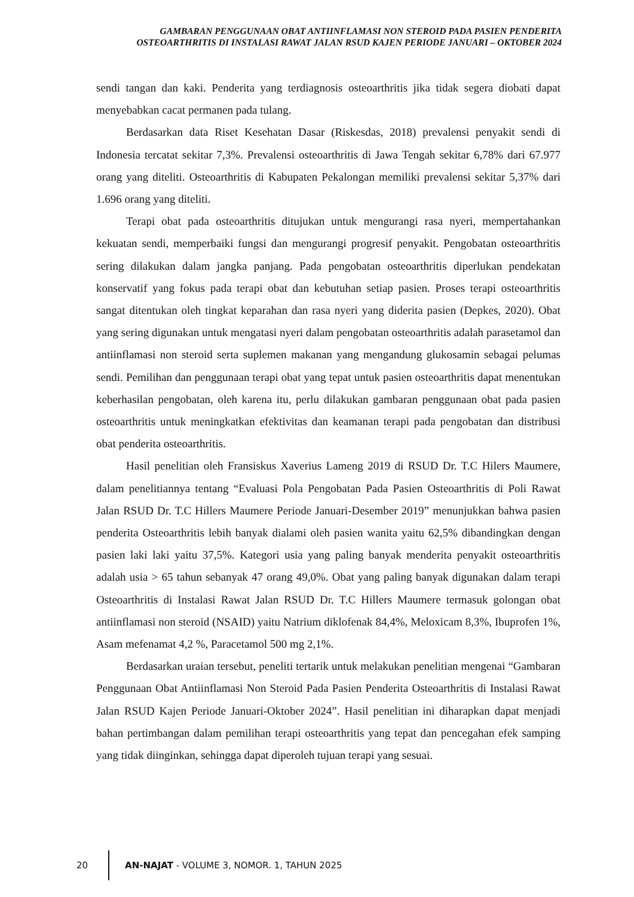GAMBARAN PENGGUNAAN OBAT ANTIINFLAMASI NON STEROID PADA PASIEN PENDERITA OSTEOARTHRITIS DI INSTALASI RAWAT JALAN RSUD KAJEN PERIODE JANUARI – OKTOBER 2024
sendi tangan dan kaki. Penderita yang terdiagnosis osteoarthritis jika tidak segera diobati dapat menyebabkan cacat permanen pada tulang.
Berdasarkan data Riset Kesehatan Dasar (Riskesdas, 2018) prevalensi penyakit sendi di Indonesia tercatat sekitar 7,3%. Prevalensi osteoarthritis di Jawa Tengah sekitar 6,78% dari 67.977 orang yang diteliti. Osteoarthritis di Kabupaten Pekalongan memiliki prevalensi sekitar 5,37% dari 1.696 orang yang diteliti.
Terapi obat pada osteoarthritis ditujukan untuk mengurangi rasa nyeri, mempertahankan kekuatan sendi, memperbaiki fungsi dan mengurangi progresif penyakit. Pengobatan osteoarthritis sering dilakukan dalam jangka panjang. Pada pengobatan osteoarthritis diperlukan pendekatan konservatif yang fokus pada terapi obat dan kebutuhan setiap pasien. Proses terapi osteoarthritis sangat ditentukan oleh tingkat keparahan dan rasa nyeri yang diderita pasien (Depkes, 2020). Obat yang sering digunakan untuk mengatasi nyeri dalam pengobatan osteoarthritis adalah parasetamol dan antiinflamasi non steroid serta suplemen makanan yang mengandung glukosamin sebagai pelumas sendi. Pemilihan dan penggunaan terapi obat yang tepat untuk pasien osteoarthritis dapat menentukan keberhasilan pengobatan, oleh karena itu, perlu dilakukan gambaran penggunaan obat pada pasien osteoarthritis untuk meningkatkan efektivitas dan keamanan terapi pada pengobatan dan distribusi obat penderita osteoarthritis.
Hasil penelitian oleh Fransiskus Xaverius Lameng 2019 di RSUD Dr. T.C Hilers Maumere, dalam penelitiannya tentang “Evaluasi Pola Pengobatan Pada Pasien Osteoarthritis di Poli Rawat Jalan RSUD Dr. T.C Hillers Maumere Periode Januari-Desember 2019” menunjukkan bahwa pasien penderita Osteoarthritis lebih banyak dialami oleh pasien wanita yaitu 62,5% dibandingkan dengan pasien laki laki yaitu 37,5%. Kategori usia yang paling banyak menderita penyakit osteoarthritis adalah usia > 65 tahun sebanyak 47 orang 49,0%. Obat yang paling banyak digunakan dalam terapi Osteoarthritis di Instalasi Rawat Jalan RSUD Dr. T.C Hillers Maumere termasuk golongan obat antiinflamasi non steroid (NSAID) yaitu Natrium diklofenak 84,4%, Meloxicam 8,3%, Ibuprofen 1%, Asam mefenamat 4,2 %, Paracetamol 500 mg 2,1%.
Berdasarkan uraian tersebut, peneliti tertarik untuk melakukan penelitian mengenai “Gambaran Penggunaan Obat Antiinflamasi Non Steroid Pada Pasien Penderita Osteoarthritis di Instalasi Rawat Jalan RSUD Kajen Periode Januari-Oktober 2024”. Hasil penelitian ini diharapkan dapat menjadi bahan pertimbangan dalam pemilihan terapi osteoarthritis yang tepat dan pencegahan efek samping yang tidak diinginkan, sehingga dapat diperoleh tujuan terapi yang sesuai.
20
AN-NAJAT - VOLUME 3, NOMOR. 1, TAHUN 2025